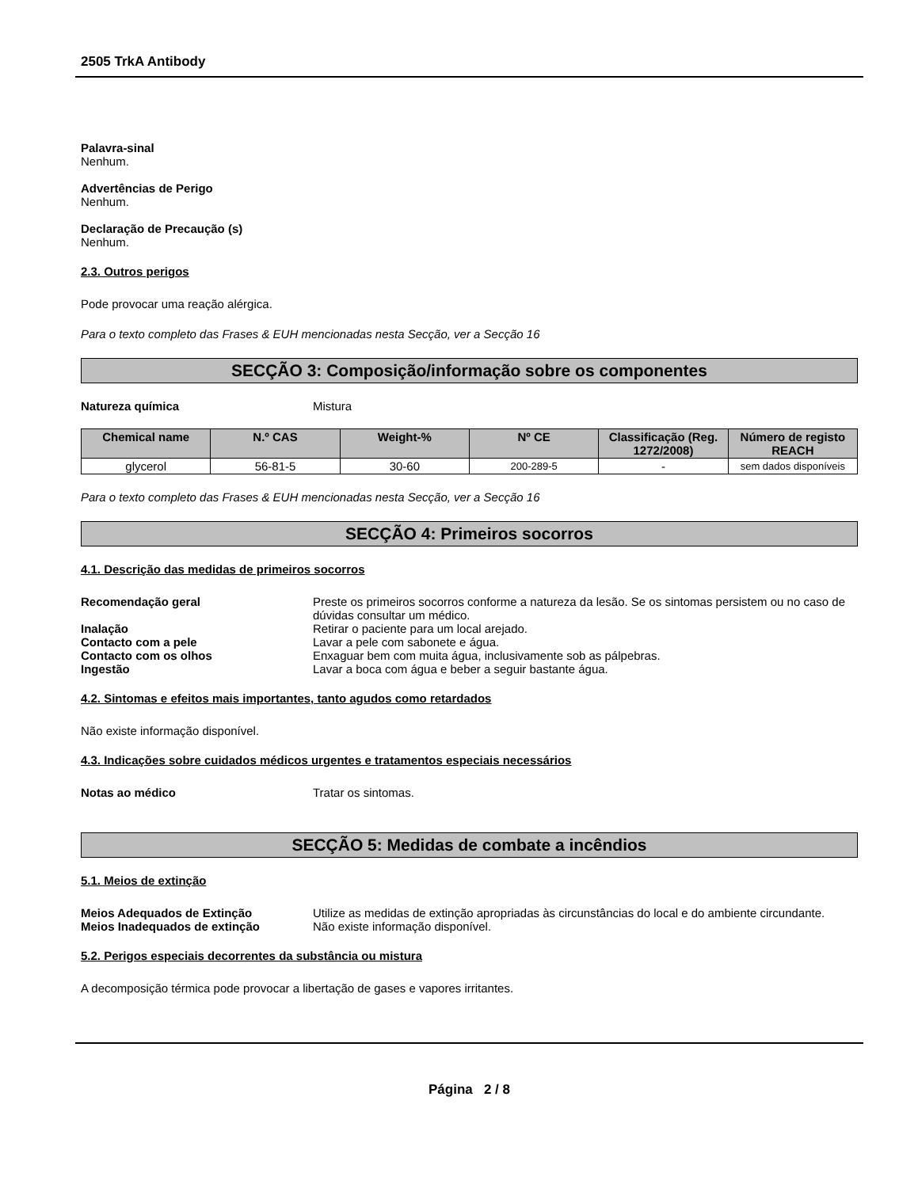2505 TrkA Antibody
Palavra-sinal
Nenhum.
Advertências de Perigo
Nenhum.
Declaração de Precaução (s)
Nenhum.
2.3. Outros perigos
Pode provocar uma reação alérgica.
Para o texto completo das Frases & EUH mencionadas nesta Secção, ver a Secção 16
SECÇÃO 3: Composição/informação sobre os componentes
Natureza química Mistura
| Chemical name | N.º CAS | Weight-% | Nº CE | Classificação (Reg. 1272/2008) | Número de registo REACH |
| --- | --- | --- | --- | --- | --- |
| glycerol | 56-81-5 | 30-60 | 200-289-5 | - | sem dados disponíveis |
Para o texto completo das Frases & EUH mencionadas nesta Secção, ver a Secção 16
SECÇÃO 4: Primeiros socorros
4.1. Descrição das medidas de primeiros socorros
Recomendação geral Preste os primeiros socorros conforme a natureza da lesão. Se os sintomas persistem ou no caso de dúvidas consultar um médico.
Inalação Retirar o paciente para um local arejado.
Contacto com a pele Lavar a pele com sabonete e água.
Contacto com os olhos Enxaguar bem com muita água, inclusivamente sob as pálpebras.
Ingestão Lavar a boca com água e beber a seguir bastante água.
4.2. Sintomas e efeitos mais importantes, tanto agudos como retardados
Não existe informação disponível.
4.3. Indicações sobre cuidados médicos urgentes e tratamentos especiais necessários
Notas ao médico Tratar os sintomas.
SECÇÃO 5: Medidas de combate a incêndios
5.1. Meios de extinção
Meios Adequados de Extinção Utilize as medidas de extinção apropriadas às circunstâncias do local e do ambiente circundante.
Meios Inadequados de extinção Não existe informação disponível.
5.2. Perigos especiais decorrentes da substância ou mistura
A decomposição térmica pode provocar a libertação de gases e vapores irritantes.
Página 2 / 8